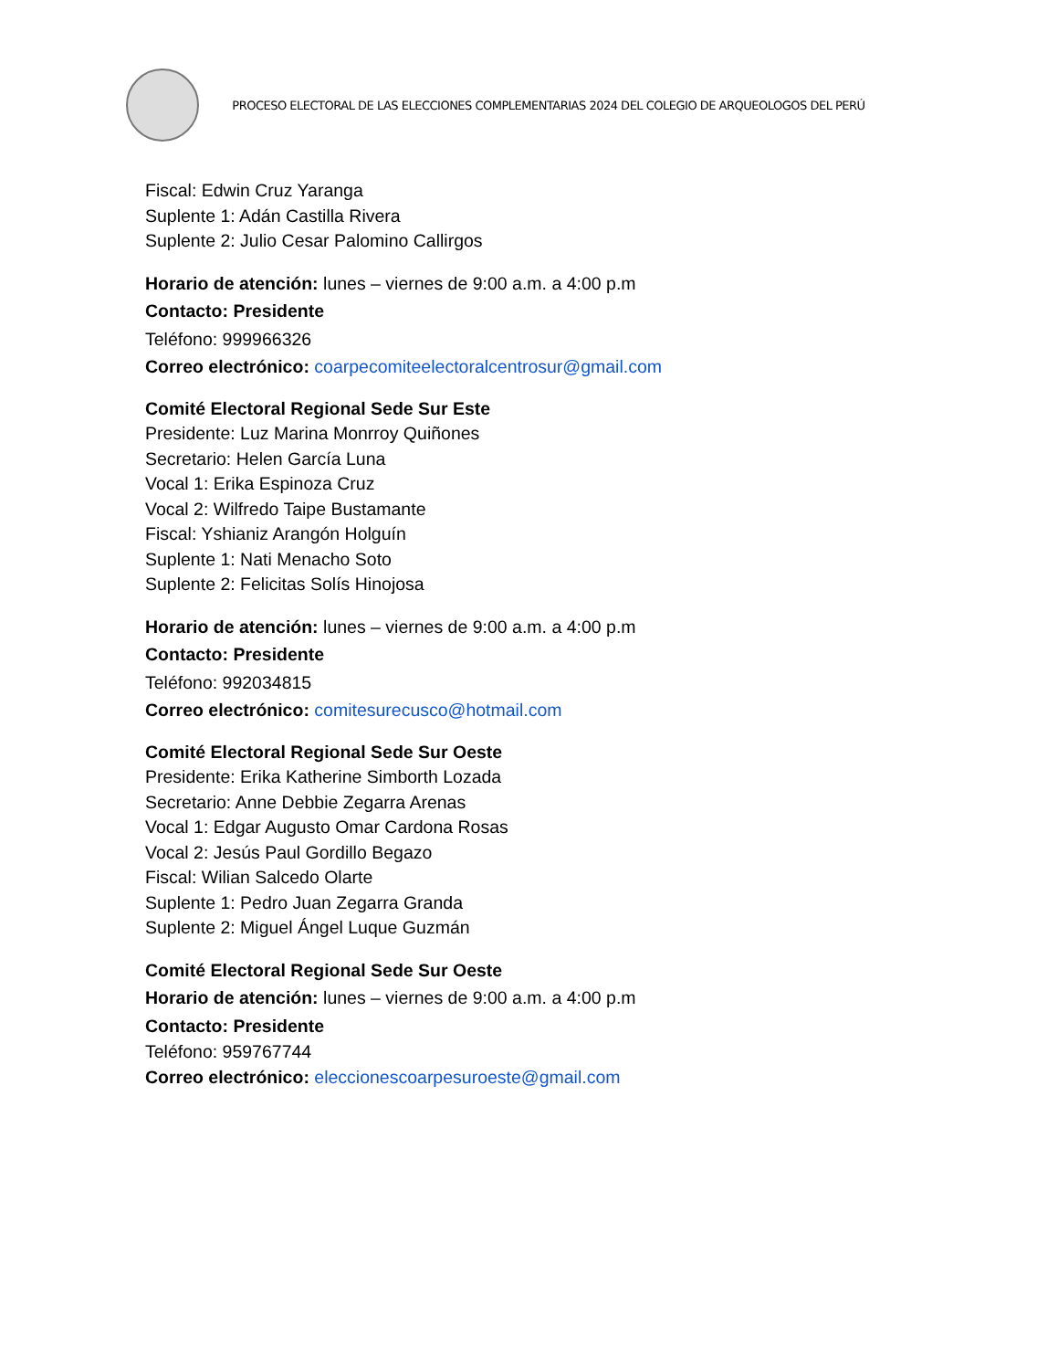PROCESO ELECTORAL DE LAS ELECCIONES COMPLEMENTARIAS 2024 DEL COLEGIO DE ARQUEOLOGOS DEL PERÚ
Fiscal: Edwin Cruz Yaranga
Suplente 1: Adán Castilla Rivera
Suplente 2: Julio Cesar Palomino Callirgos
Horario de atención: lunes – viernes de 9:00 a.m. a 4:00 p.m
Contacto: Presidente
Teléfono: 999966326
Correo electrónico: coarpecomiteelectoralcentrosur@gmail.com
Comité Electoral Regional Sede Sur Este
Presidente: Luz Marina Monrroy Quiñones
Secretario: Helen García Luna
Vocal 1: Erika Espinoza Cruz
Vocal 2: Wilfredo Taipe Bustamante
Fiscal: Yshianiz Arangón Holguín
Suplente 1: Nati Menacho Soto
Suplente 2: Felicitas Solís Hinojosa
Horario de atención: lunes – viernes de 9:00 a.m. a 4:00 p.m
Contacto: Presidente
Teléfono: 992034815
Correo electrónico: comitesurecusco@hotmail.com
Comité Electoral Regional Sede Sur Oeste
Presidente: Erika Katherine Simborth Lozada
Secretario: Anne Debbie Zegarra Arenas
Vocal 1: Edgar Augusto Omar Cardona Rosas
Vocal 2: Jesús Paul Gordillo Begazo
Fiscal: Wilian Salcedo Olarte
Suplente 1: Pedro Juan Zegarra Granda
Suplente 2: Miguel Ángel Luque Guzmán
Comité Electoral Regional Sede Sur Oeste
Horario de atención: lunes – viernes de 9:00 a.m. a 4:00 p.m
Contacto: Presidente
Teléfono: 959767744
Correo electrónico: eleccionescoarpesuroeste@gmail.com